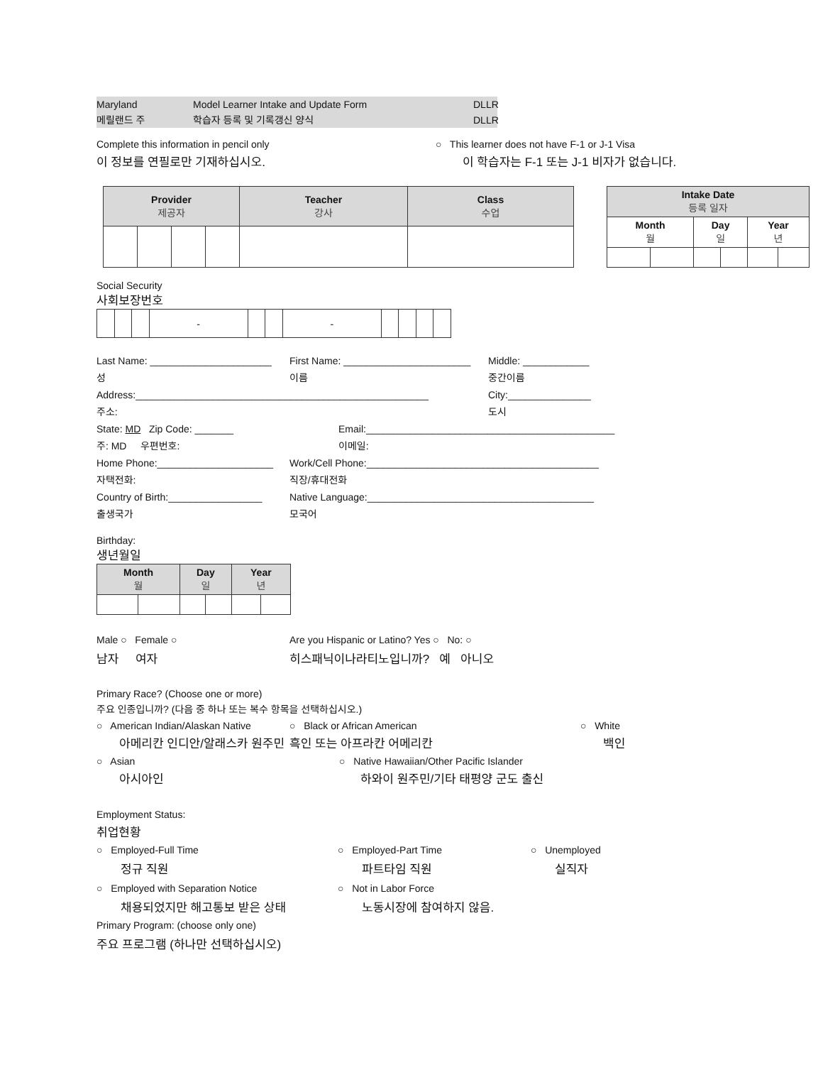Maryland
Model Learner Intake and Update Form
DLLR
메릴랜드 주
학습자 등록 및 기록갱신 양식
DLLR
Complete this information in pencil only
이 정보를 연필로만 기재하십시오.
○ This learner does not have F-1 or J-1 Visa
이 학습자는 F-1 또는 J-1 비자가 없습니다.
| Provider 제공자 | | | | Teacher 강사 | Class 수업 |
| --- | --- | --- | --- | --- | --- |
| Intake Date 등록 일자 | | | | | |
| --- | --- | --- | --- | --- | --- |
| Month 월 | | Day 일 | | Year 년 | |
Social Security
사회보장번호
| | | | - | | | - | | | | |
Last Name: ______________________
First Name: _______________________
Middle: ____________
성
이름
중간이름
Address:_____________________________________________________
City:_______________
주소:
도시
State: MD Zip Code: _______
Email:_____________________________________________
주: MD 우편번호:
이메일:
Home Phone:_____________________
Work/Cell Phone:__________________________________________
자택전화:
직장/휴대전화
Country of Birth:_________________
Native Language:_________________________________________
출생국가
모국어
Birthday:
생년월일
| Month 월 | | Day 일 | | Year 년 | |
| --- | --- | --- | --- | --- | --- |
Male ○ Female ○
Are you Hispanic or Latino? Yes ○ No: ○
남자 여자
히스패닉이나라티노입니까? 예 아니오
Primary Race? (Choose one or more)
주요 인종입니까? (다음 중 하나 또는 복수 항목을 선택하십시오.)
○ American Indian/Alaskan Native
○ Black or African American
○ White
아메리칸 인디안/알래스카 원주민
흑인 또는 아프라칸 어메리칸
백인
○ Asian
○ Native Hawaiian/Other Pacific Islander
아시아인
하와이 원주민/기타 태평양 군도 출신
Employment Status:
취업현황
○ Employed-Full Time
○ Employed-Part Time
○ Unemployed
정규 직원
파트타임 직원
실직자
○ Employed with Separation Notice
○ Not in Labor Force
채용되었지만 해고통보 받은 상태
노동시장에 참여하지 않음.
Primary Program: (choose only one)
주요 프로그램 (하나만 선택하십시오)